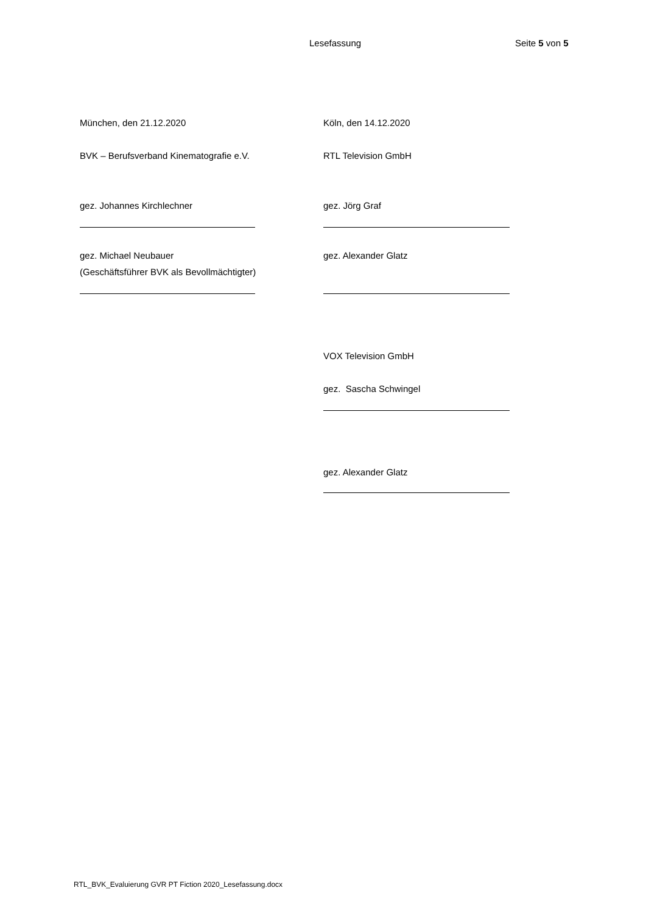Lesefassung Seite 5 von 5
| München, den 21.12.2020 | Köln, den 14.12.2020 |
| BVK – Berufsverband Kinematografie e.V. | RTL Television GmbH |
| gez. Johannes Kirchlechner | gez. Jörg Graf |
| gez. Michael Neubauer | gez. Alexander Glatz |
| (Geschäftsführer BVK als Bevollmächtigter) | |
| | VOX Television GmbH |
| | gez. Sascha Schwingel |
| | gez. Alexander Glatz |
RTL_BVK_Evaluierung GVR PT Fiction 2020_Lesefassung.docx